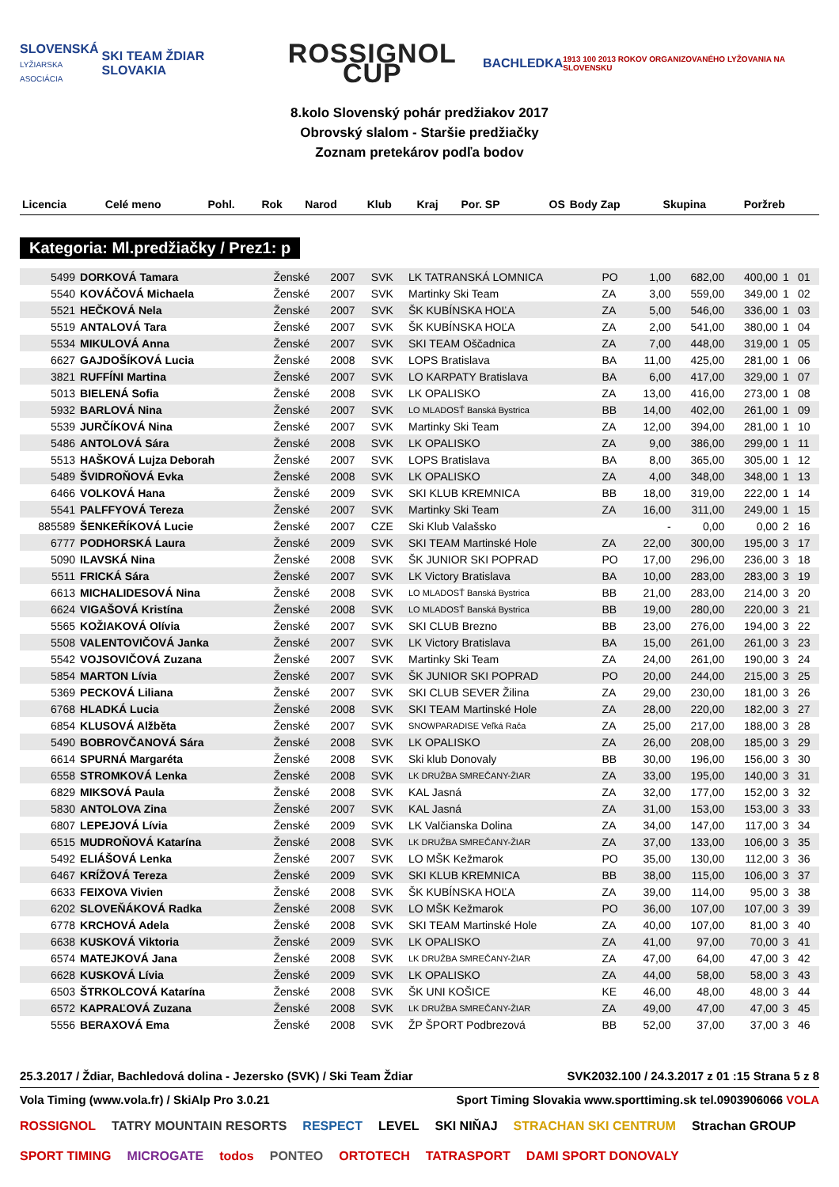SLOVENSKÁ
LYŽIARSKA ASOCIÁCIA
SKI TEAM ŽDIAR SLOVAKIA
ROSSIGNOL CUP
BACHLEDKA
1913 100 2013 ROKOV ORGANIZOVANÉHO LYŽOVANIA NA SLOVENSKU
8.kolo Slovenský pohár predžiakov 2017
Obrovský slalom - Staršie predžiačky
Zoznam pretekárov podľa bodov
| Licencia | Celé meno | Pohl. | Rok | Narod | Klub | Kraj | Por. SP | OS | Body Zap | Skupina | Poržreb |
| --- | --- | --- | --- | --- | --- | --- | --- | --- | --- | --- | --- |
Kategoria: Ml.predžiačky / Prez1: p
| 5499 | DORKOVÁ Tamara | Ženské | 2007 | SVK | LK TATRANSKÁ LOMNICA | PO | 1,00 | 682,00 | 400,00 | 1 | 01 |
| 5540 | KOVÁČOVÁ Michaela | Ženské | 2007 | SVK | Martinky Ski Team | ZA | 3,00 | 559,00 | 349,00 | 1 | 02 |
| 5521 | HEČKOVÁ Nela | Ženské | 2007 | SVK | ŠK KUBÍNSKA HOĽA | ZA | 5,00 | 546,00 | 336,00 | 1 | 03 |
| 5519 | ANTALOVÁ Tara | Ženské | 2007 | SVK | ŠK KUBÍNSKA HOĽA | ZA | 2,00 | 541,00 | 380,00 | 1 | 04 |
| 5534 | MIKULOVÁ Anna | Ženské | 2007 | SVK | SKI TEAM Oščadnica | ZA | 7,00 | 448,00 | 319,00 | 1 | 05 |
| 6627 | GAJDOŠÍKOVÁ Lucia | Ženské | 2008 | SVK | LOPS Bratislava | BA | 11,00 | 425,00 | 281,00 | 1 | 06 |
| 3821 | RUFFÍNI Martina | Ženské | 2007 | SVK | LO KARPATY Bratislava | BA | 6,00 | 417,00 | 329,00 | 1 | 07 |
| 5013 | BIELENÁ Sofia | Ženské | 2008 | SVK | LK OPALISKO | ZA | 13,00 | 416,00 | 273,00 | 1 | 08 |
| 5932 | BARLOVÁ Nina | Ženské | 2007 | SVK | LO MLADOSŤ Banská Bystrica | BB | 14,00 | 402,00 | 261,00 | 1 | 09 |
| 5539 | JURČÍKOVÁ Nina | Ženské | 2007 | SVK | Martinky Ski Team | ZA | 12,00 | 394,00 | 281,00 | 1 | 10 |
| 5486 | ANTOLOVÁ Sára | Ženské | 2008 | SVK | LK OPALISKO | ZA | 9,00 | 386,00 | 299,00 | 1 | 11 |
| 5513 | HAŠKOVÁ Lujza Deborah | Ženské | 2007 | SVK | LOPS Bratislava | BA | 8,00 | 365,00 | 305,00 | 1 | 12 |
| 5489 | ŠVIDROŇOVÁ Evka | Ženské | 2008 | SVK | LK OPALISKO | ZA | 4,00 | 348,00 | 348,00 | 1 | 13 |
| 6466 | VOLKOVÁ Hana | Ženské | 2009 | SVK | SKI KLUB KREMNICA | BB | 18,00 | 319,00 | 222,00 | 1 | 14 |
| 5541 | PALFFYOVÁ Tereza | Ženské | 2007 | SVK | Martinky Ski Team | ZA | 16,00 | 311,00 | 249,00 | 1 | 15 |
| 885589 | ŠENKEŘÍKOVÁ Lucie | Ženské | 2007 | CZE | Ski Klub Valašsko | | - | 0,00 | 0,00 | 2 | 16 |
| 6777 | PODHORSKÁ Laura | Ženské | 2009 | SVK | SKI TEAM Martinské Hole | ZA | 22,00 | 300,00 | 195,00 | 3 | 17 |
| 5090 | ILAVSKÁ Nina | Ženské | 2008 | SVK | ŠK JUNIOR SKI POPRAD | PO | 17,00 | 296,00 | 236,00 | 3 | 18 |
| 5511 | FRICKÁ Sára | Ženské | 2007 | SVK | LK Victory Bratislava | BA | 10,00 | 283,00 | 283,00 | 3 | 19 |
| 6613 | MICHALIDESOVÁ Nina | Ženské | 2008 | SVK | LO MLADOSŤ Banská Bystrica | BB | 21,00 | 283,00 | 214,00 | 3 | 20 |
| 6624 | VIGAŠOVÁ Kristína | Ženské | 2008 | SVK | LO MLADOSŤ Banská Bystrica | BB | 19,00 | 280,00 | 220,00 | 3 | 21 |
| 5565 | KOŽIAKOVÁ Olívia | Ženské | 2007 | SVK | SKI CLUB Brezno | BB | 23,00 | 276,00 | 194,00 | 3 | 22 |
| 5508 | VALENTOVIČOVÁ Janka | Ženské | 2007 | SVK | LK Victory Bratislava | BA | 15,00 | 261,00 | 261,00 | 3 | 23 |
| 5542 | VOJSOVIČOVÁ Zuzana | Ženské | 2007 | SVK | Martinky Ski Team | ZA | 24,00 | 261,00 | 190,00 | 3 | 24 |
| 5854 | MARTON Lívia | Ženské | 2007 | SVK | ŠK JUNIOR SKI POPRAD | PO | 20,00 | 244,00 | 215,00 | 3 | 25 |
| 5369 | PECKOVÁ Liliana | Ženské | 2007 | SVK | SKI CLUB SEVER Žilina | ZA | 29,00 | 230,00 | 181,00 | 3 | 26 |
| 6768 | HLADKÁ Lucia | Ženské | 2008 | SVK | SKI TEAM Martinské Hole | ZA | 28,00 | 220,00 | 182,00 | 3 | 27 |
| 6854 | KLUSOVÁ Alžběta | Ženské | 2007 | SVK | SNOWPARADISE Veľká Rača | ZA | 25,00 | 217,00 | 188,00 | 3 | 28 |
| 5490 | BOBROVČANOVÁ Sára | Ženské | 2008 | SVK | LK OPALISKO | ZA | 26,00 | 208,00 | 185,00 | 3 | 29 |
| 6614 | SPURNÁ Margaréta | Ženské | 2008 | SVK | Ski klub Donovaly | BB | 30,00 | 196,00 | 156,00 | 3 | 30 |
| 6558 | STROMKOVÁ Lenka | Ženské | 2008 | SVK | LK DRUŽBA SMREČANY-ŽIAR | ZA | 33,00 | 195,00 | 140,00 | 3 | 31 |
| 6829 | MIKSOVÁ Paula | Ženské | 2008 | SVK | KAL Jasná | ZA | 32,00 | 177,00 | 152,00 | 3 | 32 |
| 5830 | ANTOLOVA Zina | Ženské | 2007 | SVK | KAL Jasná | ZA | 31,00 | 153,00 | 153,00 | 3 | 33 |
| 6807 | LEPEJOVÁ Lívia | Ženské | 2009 | SVK | LK Valčianska Dolina | ZA | 34,00 | 147,00 | 117,00 | 3 | 34 |
| 6515 | MUDROŇOVÁ Katarína | Ženské | 2008 | SVK | LK DRUŽBA SMREČANY-ŽIAR | ZA | 37,00 | 133,00 | 106,00 | 3 | 35 |
| 5492 | ELIÁŠOVÁ Lenka | Ženské | 2007 | SVK | LO MŠK Kežmarok | PO | 35,00 | 130,00 | 112,00 | 3 | 36 |
| 6467 | KRÍŽOVÁ Tereza | Ženské | 2009 | SVK | SKI KLUB KREMNICA | BB | 38,00 | 115,00 | 106,00 | 3 | 37 |
| 6633 | FEIXOVA Vivien | Ženské | 2008 | SVK | ŠK KUBÍNSKA HOĽA | ZA | 39,00 | 114,00 | 95,00 | 3 | 38 |
| 6202 | SLOVEŇÁKOVÁ Radka | Ženské | 2008 | SVK | LO MŠK Kežmarok | PO | 36,00 | 107,00 | 107,00 | 3 | 39 |
| 6778 | KRCHOVÁ Adela | Ženské | 2008 | SVK | SKI TEAM Martinské Hole | ZA | 40,00 | 107,00 | 81,00 | 3 | 40 |
| 6638 | KUSKOVÁ Viktoria | Ženské | 2009 | SVK | LK OPALISKO | ZA | 41,00 | 97,00 | 70,00 | 3 | 41 |
| 6574 | MATEJKOVÁ Jana | Ženské | 2008 | SVK | LK DRUŽBA SMREČANY-ŽIAR | ZA | 47,00 | 64,00 | 47,00 | 3 | 42 |
| 6628 | KUSKOVÁ Lívia | Ženské | 2009 | SVK | LK OPALISKO | ZA | 44,00 | 58,00 | 58,00 | 3 | 43 |
| 6503 | ŠTRKOLCOVÁ Katarína | Ženské | 2008 | SVK | ŠK UNI KOŠICE | KE | 46,00 | 48,00 | 48,00 | 3 | 44 |
| 6572 | KAPRAĽOVÁ Zuzana | Ženské | 2008 | SVK | LK DRUŽBA SMREČANY-ŽIAR | ZA | 49,00 | 47,00 | 47,00 | 3 | 45 |
| 5556 | BERAXOVÁ Ema | Ženské | 2008 | SVK | ŽP ŠPORT Podbrezová | BB | 52,00 | 37,00 | 37,00 | 3 | 46 |
25.3.2017 / Ždiar, Bachledová dolina - Jezersko (SVK) / Ski Team Ždiar SVK2032.100 / 24.3.2017 z 01 :15 Strana 5 z 8
Vola Timing (www.vola.fr) / SkiAlp Pro 3.0.21 Sport Timing Slovakia www.sporttiming.sk tel.0903906066 VOLA
ROSSIGNOL TATRY MOUNTAIN RESORTS RESPECT LEVEL SKI NIŇAJ STRACHAN SKI CENTRUM Strachan GROUP SPORT TIMING MICROGATE todos PONTEO ORTOTECH TATRASPORT DAMI SPORT DONOVALY